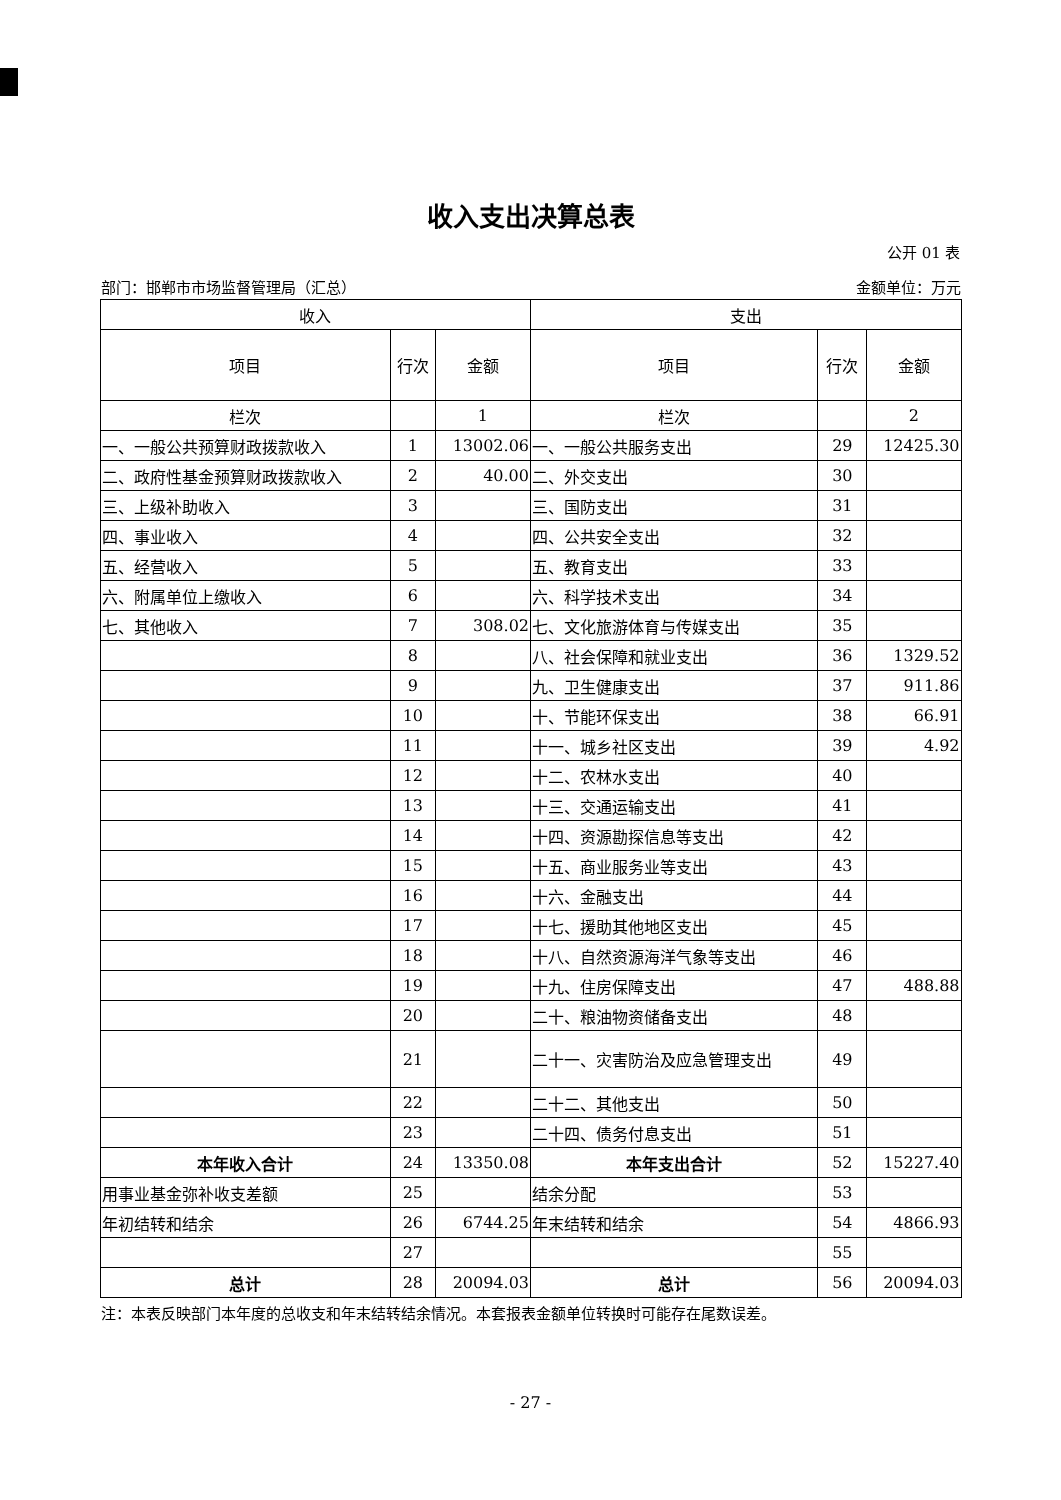收入支出决算总表
公开 01 表
部门：邯郸市市场监督管理局（汇总） 金额单位：万元
| 收入 | | | 支出 | | |
| --- | --- | --- | --- | --- | --- |
| 项目 | 行次 | 金额 | 项目 | 行次 | 金额 |
| 栏次 | | 1 | 栏次 | | 2 |
| 一、一般公共预算财政拨款收入 | 1 | 13002.06 | 一、一般公共服务支出 | 29 | 12425.30 |
| 二、政府性基金预算财政拨款收入 | 2 | 40.00 | 二、外交支出 | 30 | |
| 三、上级补助收入 | 3 | | 三、国防支出 | 31 | |
| 四、事业收入 | 4 | | 四、公共安全支出 | 32 | |
| 五、经营收入 | 5 | | 五、教育支出 | 33 | |
| 六、附属单位上缴收入 | 6 | | 六、科学技术支出 | 34 | |
| 七、其他收入 | 7 | 308.02 | 七、文化旅游体育与传媒支出 | 35 | |
| | 8 | | 八、社会保障和就业支出 | 36 | 1329.52 |
| | 9 | | 九、卫生健康支出 | 37 | 911.86 |
| | 10 | | 十、节能环保支出 | 38 | 66.91 |
| | 11 | | 十一、城乡社区支出 | 39 | 4.92 |
| | 12 | | 十二、农林水支出 | 40 | |
| | 13 | | 十三、交通运输支出 | 41 | |
| | 14 | | 十四、资源勘探信息等支出 | 42 | |
| | 15 | | 十五、商业服务业等支出 | 43 | |
| | 16 | | 十六、金融支出 | 44 | |
| | 17 | | 十七、援助其他地区支出 | 45 | |
| | 18 | | 十八、自然资源海洋气象等支出 | 46 | |
| | 19 | | 十九、住房保障支出 | 47 | 488.88 |
| | 20 | | 二十、粮油物资储备支出 | 48 | |
| | 21 | | 二十一、灾害防治及应急管理支出 | 49 | |
| | 22 | | 二十二、其他支出 | 50 | |
| | 23 | | 二十四、债务付息支出 | 51 | |
| 本年收入合计 | 24 | 13350.08 | 本年支出合计 | 52 | 15227.40 |
| 用事业基金弥补收支差额 | 25 | | 结余分配 | 53 | |
| 年初结转和结余 | 26 | 6744.25 | 年末结转和结余 | 54 | 4866.93 |
| | 27 | | | 55 | |
| 总计 | 28 | 20094.03 | 总计 | 56 | 20094.03 |
注：本表反映部门本年度的总收支和年末结转结余情况。本套报表金额单位转换时可能存在尾数误差。
- 27 -